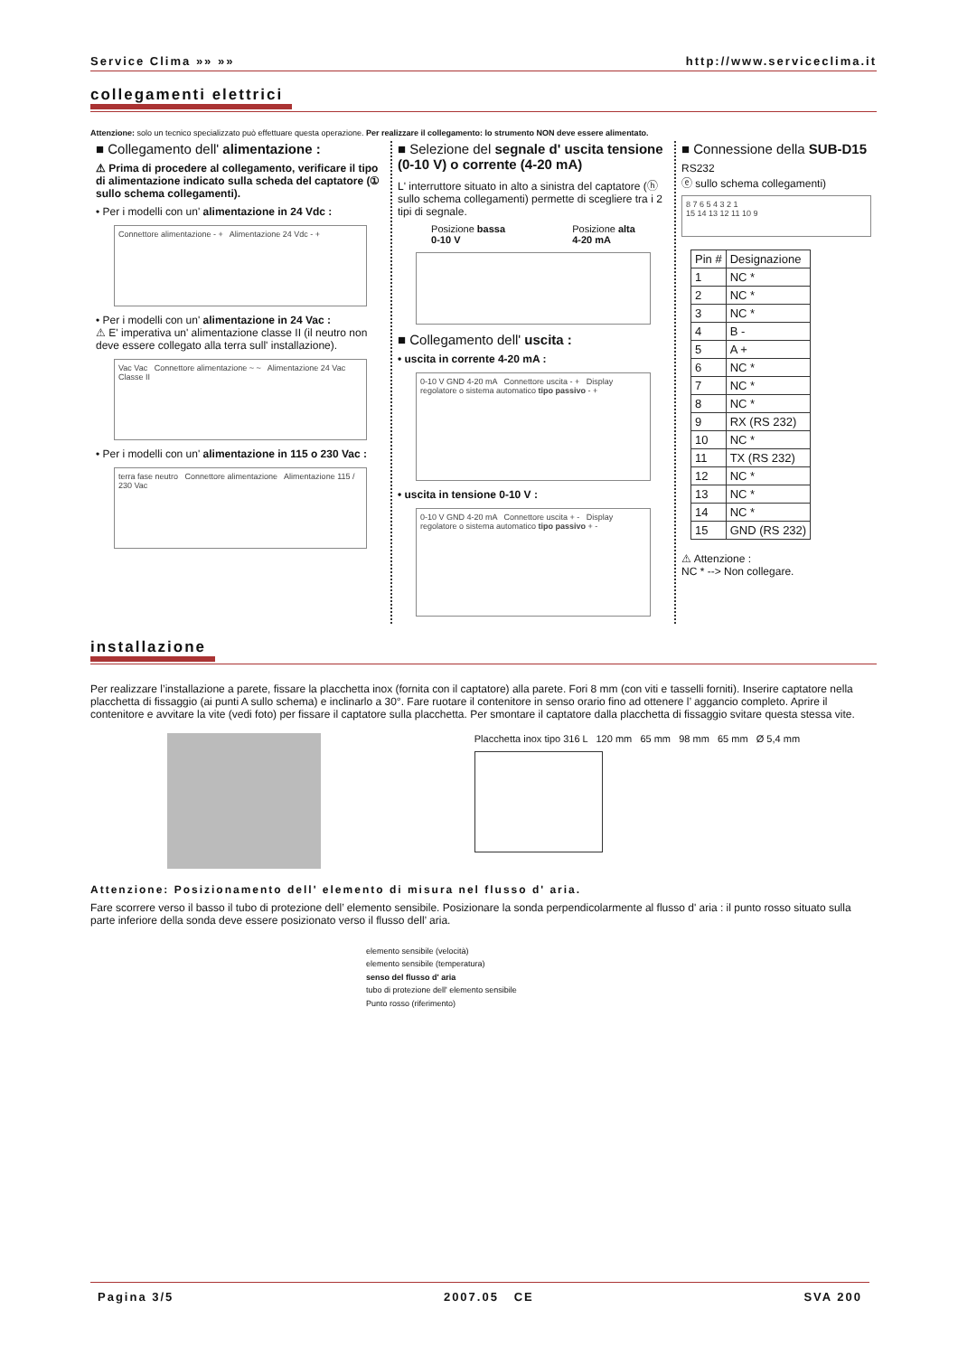Service Clima »» »» http://www.serviceclima.it
collegamenti elettrici
Attenzione: solo un tecnico specializzato può effettuare questa operazione. Per realizzare il collegamento: lo strumento NON deve essere alimentato.
■ Collegamento dell' alimentazione :
⚠ Prima di procedere al collegamento, verificare il tipo di alimentazione indicato sulla scheda del captatore (① sullo schema collegamenti).
• Per i modelli con un' alimentazione in 24 Vdc :
Connettore alimentazione - + Alimentazione 24 Vdc - +
• Per i modelli con un' alimentazione in 24 Vac :
⚠ E' imperativa un' alimentazione classe II (il neutro non deve essere collegato alla terra sull' installazione).
Vac Vac Connettore alimentazione ~ ~ Alimentazione 24 Vac Classe II
• Per i modelli con un' alimentazione in 115 o 230 Vac :
terra fase neutro Connettore alimentazione Alimentazione 115 / 230 Vac
■ Selezione del segnale d' uscita tensione (0-10 V) o corrente (4-20 mA)
L' interruttore situato in alto a sinistra del captatore (ⓗ sullo schema collegamenti) permette di scegliere tra i 2 tipi di segnale.
Posizione bassa
0-10 V
Posizione alta
4-20 mA
■ Collegamento dell' uscita :
• uscita in corrente 4-20 mA :
0-10 V GND 4-20 mA Connettore uscita - + Display regolatore o sistema automatico tipo passivo - +
• uscita in tensione 0-10 V :
0-10 V GND 4-20 mA Connettore uscita + - Display regolatore o sistema automatico tipo passivo + -
■ Connessione della SUB-D15
RS232
ⓔ sullo schema collegamenti)
8 7 6 5 4 3 2 1
15 14 13 12 11 10 9
| Pin # | Designazione |
| --- | --- |
| 1 | NC * |
| 2 | NC * |
| 3 | NC * |
| 4 | B - |
| 5 | A + |
| 6 | NC * |
| 7 | NC * |
| 8 | NC * |
| 9 | RX (RS 232) |
| 10 | NC * |
| 11 | TX (RS 232) |
| 12 | NC * |
| 13 | NC * |
| 14 | NC * |
| 15 | GND (RS 232) |
⚠ Attenzione :
NC * --> Non collegare.
installazione
Per realizzare l’installazione a parete, fissare la placchetta inox (fornita con il captatore) alla parete. Fori 8 mm (con viti e tasselli forniti). Inserire captatore nella placchetta di fissaggio (ai punti A sullo schema) e inclinarlo a 30°. Fare ruotare il contenitore in senso orario fino ad ottenere l’ aggancio completo. Aprire il contenitore e avvitare la vite (vedi foto) per fissare il captatore sulla placchetta. Per smontare il captatore dalla placchetta di fissaggio svitare questa stessa vite.
Placchetta inox tipo 316 L 120 mm 65 mm 98 mm 65 mm Ø 5,4 mm
Attenzione: Posizionamento dell' elemento di misura nel flusso d' aria.
Fare scorrere verso il basso il tubo di protezione dell’ elemento sensibile. Posizionare la sonda perpendicolarmente al flusso d' aria : il punto rosso situato sulla parte inferiore della sonda deve essere posizionato verso il flusso dell’ aria.
elemento sensibile (velocità)
elemento sensibile (temperatura)
senso del flusso d' aria
tubo di protezione dell' elemento sensibile
Punto rosso (riferimento)
Pagina 3/5 2007.05 CE SVA 200